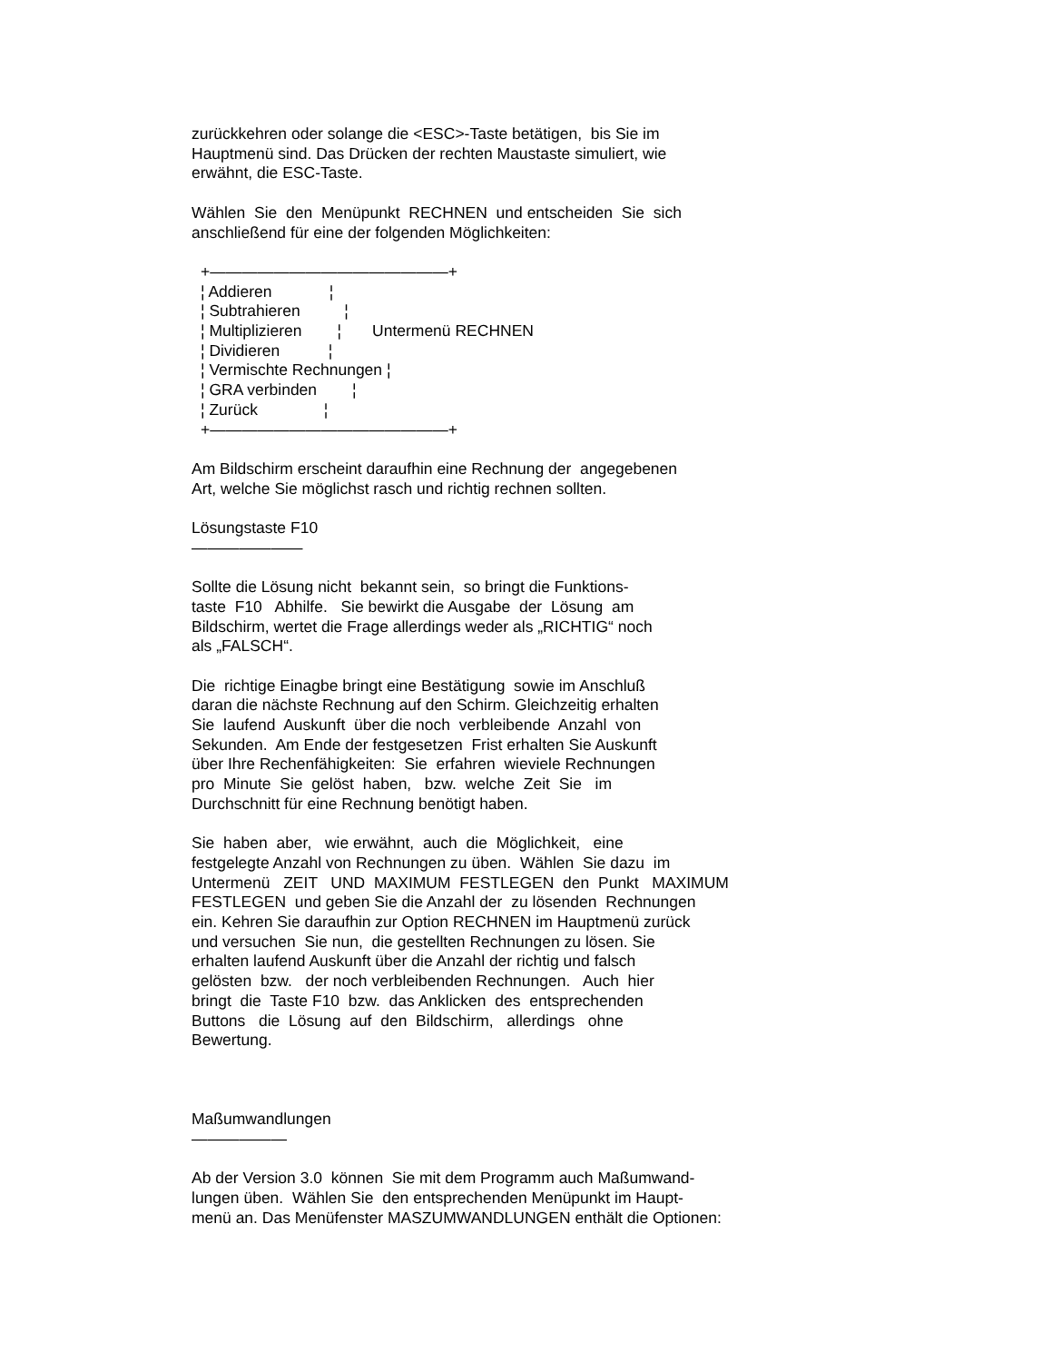zurückkehren oder solange die <ESC>-Taste betätigen, bis Sie im Hauptmenü sind. Das Drücken der rechten Maustaste simuliert, wie erwähnt, die ESC-Taste.
Wählen Sie den Menüpunkt RECHNEN und entscheiden Sie sich anschließend für eine der folgenden Möglichkeiten:
+———————————————+
¦ Addieren             ¦
¦ Subtrahieren          ¦
¦ Multiplizieren        ¦       Untermenü RECHNEN
¦ Dividieren           ¦
¦ Vermischte Rechnungen ¦
¦ GRA verbinden        ¦
¦ Zurück               ¦
+———————————————+
Am Bildschirm erscheint daraufhin eine Rechnung der angegebenen Art, welche Sie möglichst rasch und richtig rechnen sollten.
Lösungstaste F10 ———————
Sollte die Lösung nicht bekannt sein, so bringt die Funktions- taste F10 Abhilfe. Sie bewirkt die Ausgabe der Lösung am Bildschirm, wertet die Frage allerdings weder als „RICHTIG“ noch als „FALSCH“.
Die richtige Einagbe bringt eine Bestätigung sowie im Anschluß daran die nächste Rechnung auf den Schirm. Gleichzeitig erhalten Sie laufend Auskunft über die noch verbleibende Anzahl von Sekunden. Am Ende der festgesetzen Frist erhalten Sie Auskunft über Ihre Rechenfähigkeiten: Sie erfahren wieviele Rechnungen pro Minute Sie gelöst haben, bzw. welche Zeit Sie im Durchschnitt für eine Rechnung benötigt haben.
Sie haben aber, wie erwähnt, auch die Möglichkeit, eine festgelegte Anzahl von Rechnungen zu üben. Wählen Sie dazu im Untermenü ZEIT UND MAXIMUM FESTLEGEN den Punkt MAXIMUM FESTLEGEN und geben Sie die Anzahl der zu lösenden Rechnungen ein. Kehren Sie daraufhin zur Option RECHNEN im Hauptmenü zurück und versuchen Sie nun, die gestellten Rechnungen zu lösen. Sie erhalten laufend Auskunft über die Anzahl der richtig und falsch gelösten bzw. der noch verbleibenden Rechnungen. Auch hier bringt die Taste F10 bzw. das Anklicken des entsprechenden Buttons die Lösung auf den Bildschirm, allerdings ohne Bewertung.
Maßumwandlungen ——————
Ab der Version 3.0 können Sie mit dem Programm auch Maßumwand- lungen üben. Wählen Sie den entsprechenden Menüpunkt im Haupt- menü an. Das Menüfenster MASZUMWANDLUNGEN enthält die Optionen: